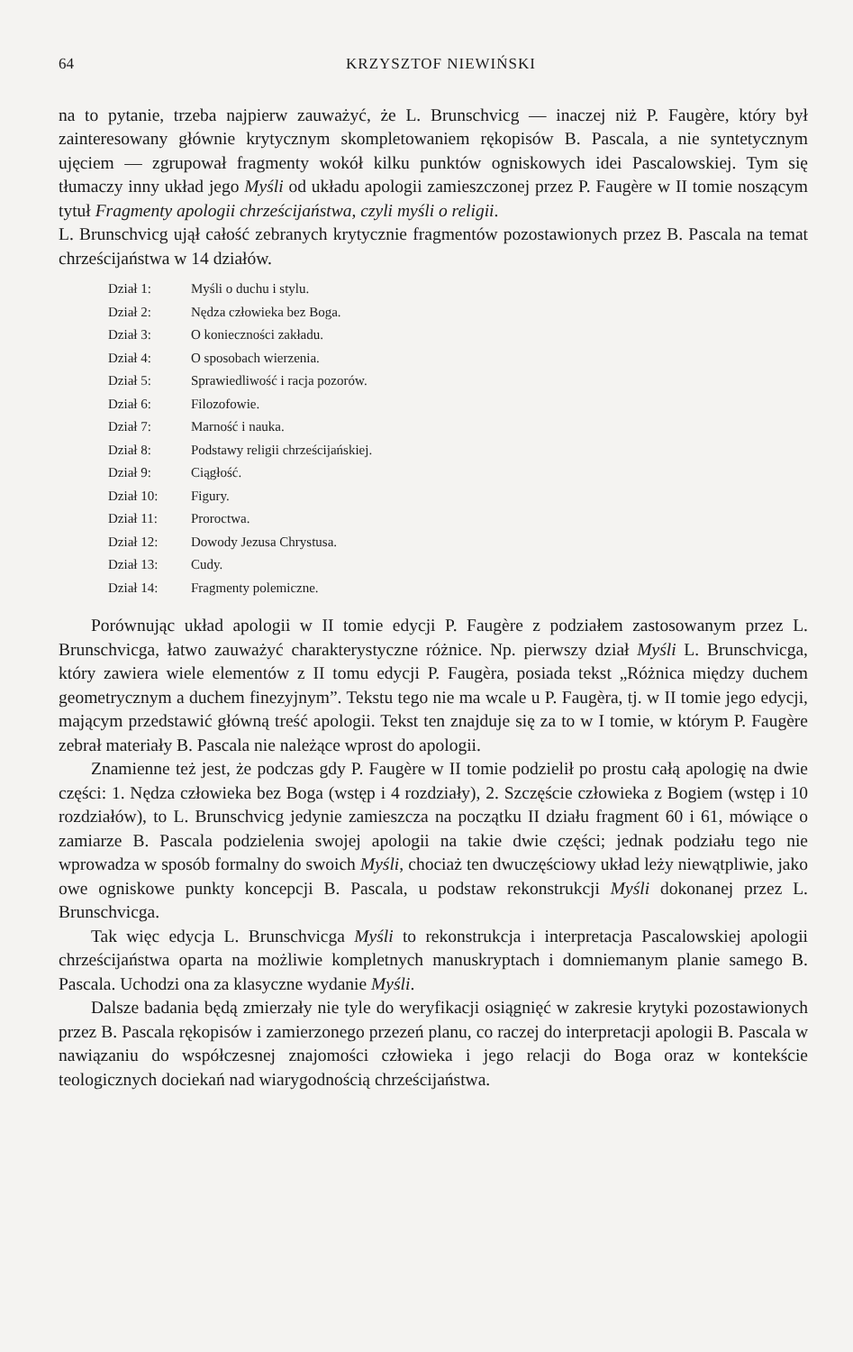64 KRZYSZTOF NIEWIŃSKI
na to pytanie, trzeba najpierw zauważyć, że L. Brunschvicg — inaczej niż P. Faugère, który był zainteresowany głównie krytycznym skompletowaniem rękopisów B. Pascala, a nie syntetycznym ujęciem — zgrupował fragmenty wokół kilku punktów ogniskowych idei Pascalowskiej. Tym się tłumaczy inny układ jego Myśli od układu apologii zamieszczonej przez P. Faugère w II tomie noszącym tytuł Fragmenty apologii chrześcijaństwa, czyli myśli o religii.
L. Brunschvicg ujął całość zebranych krytycznie fragmentów pozostawionych przez B. Pascala na temat chrześcijaństwa w 14 działów.
Dział 1: Myśli o duchu i stylu.
Dział 2: Nędza człowieka bez Boga.
Dział 3: O konieczności zakładu.
Dział 4: O sposobach wierzenia.
Dział 5: Sprawiedliwość i racja pozorów.
Dział 6: Filozofowie.
Dział 7: Marność i nauka.
Dział 8: Podstawy religii chrześcijańskiej.
Dział 9: Ciągłość.
Dział 10: Figury.
Dział 11: Proroctwa.
Dział 12: Dowody Jezusa Chrystusa.
Dział 13: Cudy.
Dział 14: Fragmenty polemiczne.
Porównując układ apologii w II tomie edycji P. Faugère z podziałem zastosowanym przez L. Brunschvicga, łatwo zauważyć charakterystyczne różnice. Np. pierwszy dział Myśli L. Brunschvicga, który zawiera wiele elementów z II tomu edycji P. Faugèra, posiada tekst „Różnica między duchem geometrycznym a duchem finezyjnym”. Tekstu tego nie ma wcale u P. Faugèra, tj. w II tomie jego edycji, mającym przedstawić główną treść apologii. Tekst ten znajduje się za to w I tomie, w którym P. Faugère zebrał materiały B. Pascala nie należące wprost do apologii.
Znamienne też jest, że podczas gdy P. Faugère w II tomie podzielił po prostu całą apologię na dwie części: 1. Nędza człowieka bez Boga (wstęp i 4 rozdziały), 2. Szczęście człowieka z Bogiem (wstęp i 10 rozdziałów), to L. Brunschvicg jedynie zamieszcza na początku II działu fragment 60 i 61, mówiące o zamiarze B. Pascala podzielenia swojej apologii na takie dwie części; jednak podziału tego nie wprowadza w sposób formalny do swoich Myśli, chociaż ten dwuczęściowy układ leży niewątpliwie, jako owe ogniskowe punkty koncepcji B. Pascala, u podstaw rekonstrukcji Myśli dokonanej przez L. Brunschvicga.
Tak więc edycja L. Brunschvicga Myśli to rekonstrukcja i interpretacja Pascalowskiej apologii chrześcijaństwa oparta na możliwie kompletnych manuskryptach i domniemanym planie samego B. Pascala. Uchodzi ona za klasyczne wydanie Myśli.
Dalsze badania będą zmierzały nie tyle do weryfikacji osiągnięć w zakresie krytyki pozostawionych przez B. Pascala rękopisów i zamierzonego przezeń planu, co raczej do interpretacji apologii B. Pascala w nawiązaniu do współczesnej znajomości człowieka i jego relacji do Boga oraz w kontekście teologicznych dociekań nad wiarygodnością chrześcijaństwa.